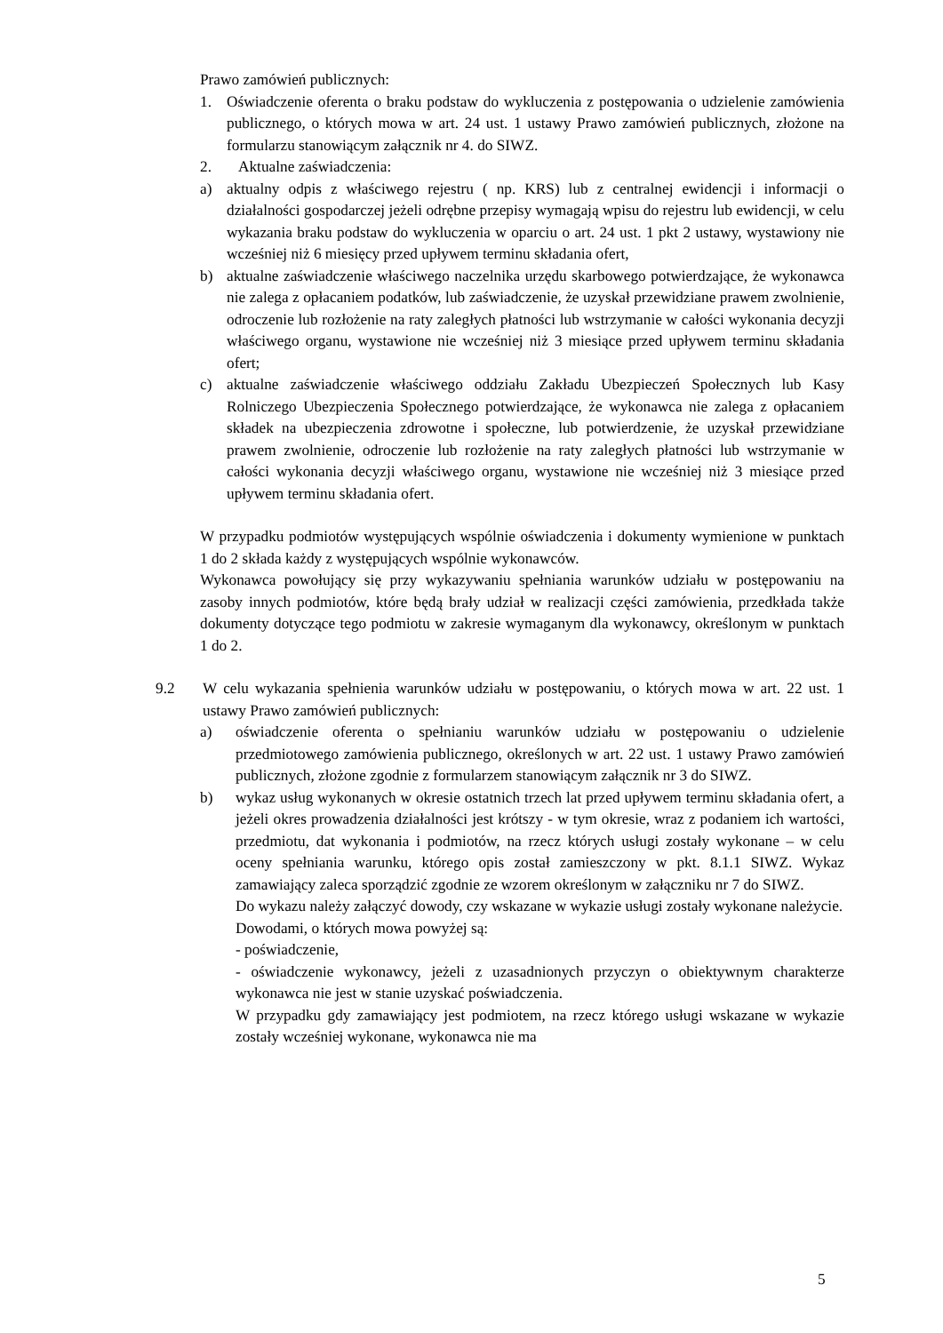Prawo zamówień publicznych:
1. Oświadczenie oferenta o braku podstaw do wykluczenia z postępowania o udzielenie zamówienia publicznego, o których mowa w art. 24 ust. 1 ustawy Prawo zamówień publicznych, złożone na formularzu stanowiącym załącznik nr 4. do SIWZ.
2. Aktualne zaświadczenia:
a) aktualny odpis z właściwego rejestru ( np. KRS) lub z centralnej ewidencji i informacji o działalności gospodarczej jeżeli odrębne przepisy wymagają wpisu do rejestru lub ewidencji, w celu wykazania braku podstaw do wykluczenia w oparciu o art. 24 ust. 1 pkt 2 ustawy, wystawiony nie wcześniej niż 6 miesięcy przed upływem terminu składania ofert,
b) aktualne zaświadczenie właściwego naczelnika urzędu skarbowego potwierdzające, że wykonawca nie zalega z opłacaniem podatków, lub zaświadczenie, że uzyskał przewidziane prawem zwolnienie, odroczenie lub rozłożenie na raty zaległych płatności lub wstrzymanie w całości wykonania decyzji właściwego organu, wystawione nie wcześniej niż 3 miesiące przed upływem terminu składania ofert;
c) aktualne zaświadczenie właściwego oddziału Zakładu Ubezpieczeń Społecznych lub Kasy Rolniczego Ubezpieczenia Społecznego potwierdzające, że wykonawca nie zalega z opłacaniem składek na ubezpieczenia zdrowotne i społeczne, lub potwierdzenie, że uzyskał przewidziane prawem zwolnienie, odroczenie lub rozłożenie na raty zaległych płatności lub wstrzymanie w całości wykonania decyzji właściwego organu, wystawione nie wcześniej niż 3 miesiące przed upływem terminu składania ofert.
W przypadku podmiotów występujących wspólnie oświadczenia i dokumenty wymienione w punktach 1 do 2 składa każdy z występujących wspólnie wykonawców.
Wykonawca powołujący się przy wykazywaniu spełniania warunków udziału w postępowaniu na zasoby innych podmiotów, które będą brały udział w realizacji części zamówienia, przedkłada także dokumenty dotyczące tego podmiotu w zakresie wymaganym dla wykonawcy, określonym w punktach 1 do 2.
9.2 W celu wykazania spełnienia warunków udziału w postępowaniu, o których mowa w art. 22 ust. 1 ustawy Prawo zamówień publicznych:
a) oświadczenie oferenta o spełnianiu warunków udziału w postępowaniu o udzielenie przedmiotowego zamówienia publicznego, określonych w art. 22 ust. 1 ustawy Prawo zamówień publicznych, złożone zgodnie z formularzem stanowiącym załącznik nr 3 do SIWZ.
b) wykaz usług wykonanych w okresie ostatnich trzech lat przed upływem terminu składania ofert, a jeżeli okres prowadzenia działalności jest krótszy - w tym okresie, wraz z podaniem ich wartości, przedmiotu, dat wykonania i podmiotów, na rzecz których usługi zostały wykonane – w celu oceny spełniania warunku, którego opis został zamieszczony w pkt. 8.1.1 SIWZ. Wykaz zamawiający zaleca sporządzić zgodnie ze wzorem określonym w załączniku nr 7 do SIWZ.
Do wykazu należy załączyć dowody, czy wskazane w wykazie usługi zostały wykonane należycie.
Dowodami, o których mowa powyżej są:
- poświadczenie,
- oświadczenie wykonawcy, jeżeli z uzasadnionych przyczyn o obiektywnym charakterze wykonawca nie jest w stanie uzyskać poświadczenia.
W przypadku gdy zamawiający jest podmiotem, na rzecz którego usługi wskazane w wykazie zostały wcześniej wykonane, wykonawca nie ma
5